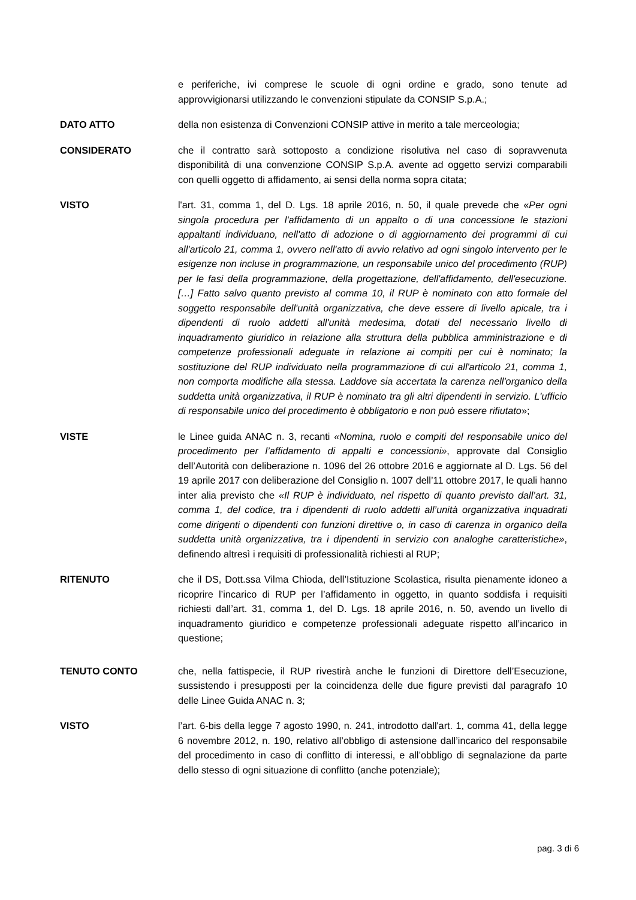e periferiche, ivi comprese le scuole di ogni ordine e grado, sono tenute ad approvvigionarsi utilizzando le convenzioni stipulate da CONSIP S.p.A.;
DATO ATTO della non esistenza di Convenzioni CONSIP attive in merito a tale merceologia;
CONSIDERATO che il contratto sarà sottoposto a condizione risolutiva nel caso di sopravvenuta disponibilità di una convenzione CONSIP S.p.A. avente ad oggetto servizi comparabili con quelli oggetto di affidamento, ai sensi della norma sopra citata;
VISTO l'art. 31, comma 1, del D. Lgs. 18 aprile 2016, n. 50, il quale prevede che «Per ogni singola procedura per l'affidamento di un appalto o di una concessione le stazioni appaltanti individuano, nell'atto di adozione o di aggiornamento dei programmi di cui all'articolo 21, comma 1, ovvero nell'atto di avvio relativo ad ogni singolo intervento per le esigenze non incluse in programmazione, un responsabile unico del procedimento (RUP) per le fasi della programmazione, della progettazione, dell'affidamento, dell'esecuzione. […] Fatto salvo quanto previsto al comma 10, il RUP è nominato con atto formale del soggetto responsabile dell'unità organizzativa, che deve essere di livello apicale, tra i dipendenti di ruolo addetti all'unità medesima, dotati del necessario livello di inquadramento giuridico in relazione alla struttura della pubblica amministrazione e di competenze professionali adeguate in relazione ai compiti per cui è nominato; la sostituzione del RUP individuato nella programmazione di cui all'articolo 21, comma 1, non comporta modifiche alla stessa. Laddove sia accertata la carenza nell'organico della suddetta unità organizzativa, il RUP è nominato tra gli altri dipendenti in servizio. L'ufficio di responsabile unico del procedimento è obbligatorio e non può essere rifiutato»;
VISTE le Linee guida ANAC n. 3, recanti «Nomina, ruolo e compiti del responsabile unico del procedimento per l’affidamento di appalti e concessioni», approvate dal Consiglio dell’Autorità con deliberazione n. 1096 del 26 ottobre 2016 e aggiornate al D. Lgs. 56 del 19 aprile 2017 con deliberazione del Consiglio n. 1007 dell’11 ottobre 2017, le quali hanno inter alia previsto che «Il RUP è individuato, nel rispetto di quanto previsto dall’art. 31, comma 1, del codice, tra i dipendenti di ruolo addetti all’unità organizzativa inquadrati come dirigenti o dipendenti con funzioni direttive o, in caso di carenza in organico della suddetta unità organizzativa, tra i dipendenti in servizio con analoghe caratteristiche», definendo altresì i requisiti di professionalità richiesti al RUP;
RITENUTO che il DS, Dott.ssa Vilma Chioda, dell’Istituzione Scolastica, risulta pienamente idoneo a ricoprire l’incarico di RUP per l’affidamento in oggetto, in quanto soddisfa i requisiti richiesti dall’art. 31, comma 1, del D. Lgs. 18 aprile 2016, n. 50, avendo un livello di inquadramento giuridico e competenze professionali adeguate rispetto all’incarico in questione;
TENUTO CONTO che, nella fattispecie, il RUP rivestirà anche le funzioni di Direttore dell’Esecuzione, sussistendo i presupposti per la coincidenza delle due figure previsti dal paragrafo 10 delle Linee Guida ANAC n. 3;
VISTO l’art. 6-bis della legge 7 agosto 1990, n. 241, introdotto dall'art. 1, comma 41, della legge 6 novembre 2012, n. 190, relativo all’obbligo di astensione dall’incarico del responsabile del procedimento in caso di conflitto di interessi, e all’obbligo di segnalazione da parte dello stesso di ogni situazione di conflitto (anche potenziale);
pag. 3 di 6